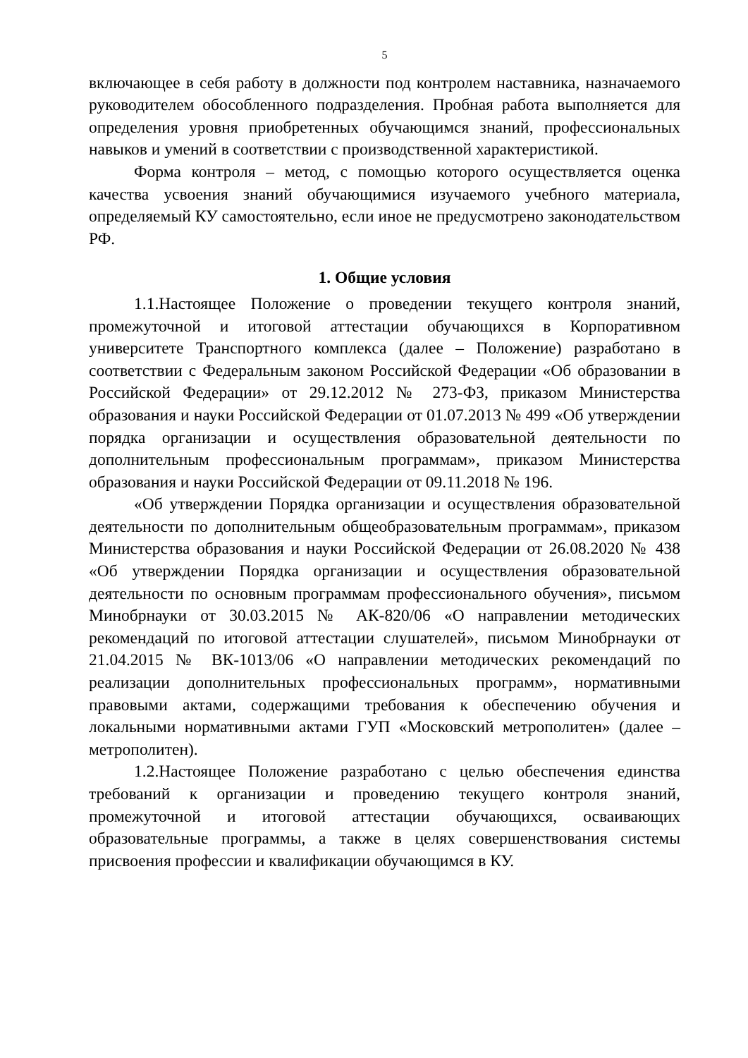5
включающее в себя работу в должности под контролем наставника, назначаемого руководителем обособленного подразделения. Пробная работа выполняется для определения уровня приобретенных обучающимся знаний, профессиональных навыков и умений в соответствии с производственной характеристикой.
Форма контроля – метод, с помощью которого осуществляется оценка качества усвоения знаний обучающимися изучаемого учебного материала, определяемый КУ самостоятельно, если иное не предусмотрено законодательством РФ.
1. Общие условия
1.1.Настоящее Положение о проведении текущего контроля знаний, промежуточной и итоговой аттестации обучающихся в Корпоративном университете Транспортного комплекса (далее – Положение) разработано в соответствии с Федеральным законом Российской Федерации «Об образовании в Российской Федерации» от 29.12.2012 № 273-ФЗ, приказом Министерства образования и науки Российской Федерации от 01.07.2013 № 499 «Об утверждении порядка организации и осуществления образовательной деятельности по дополнительным профессиональным программам», приказом Министерства образования и науки Российской Федерации от 09.11.2018 № 196.
«Об утверждении Порядка организации и осуществления образовательной деятельности по дополнительным общеобразовательным программам», приказом Министерства образования и науки Российской Федерации от 26.08.2020 № 438 «Об утверждении Порядка организации и осуществления образовательной деятельности по основным программам профессионального обучения», письмом Минобрнауки от 30.03.2015 № АК-820/06 «О направлении методических рекомендаций по итоговой аттестации слушателей», письмом Минобрнауки от 21.04.2015 № ВК-1013/06 «О направлении методических рекомендаций по реализации дополнительных профессиональных программ», нормативными правовыми актами, содержащими требования к обеспечению обучения и локальными нормативными актами ГУП «Московский метрополитен» (далее – метрополитен).
1.2.Настоящее Положение разработано с целью обеспечения единства требований к организации и проведению текущего контроля знаний, промежуточной и итоговой аттестации обучающихся, осваивающих образовательные программы, а также в целях совершенствования системы присвоения профессии и квалификации обучающимся в КУ.